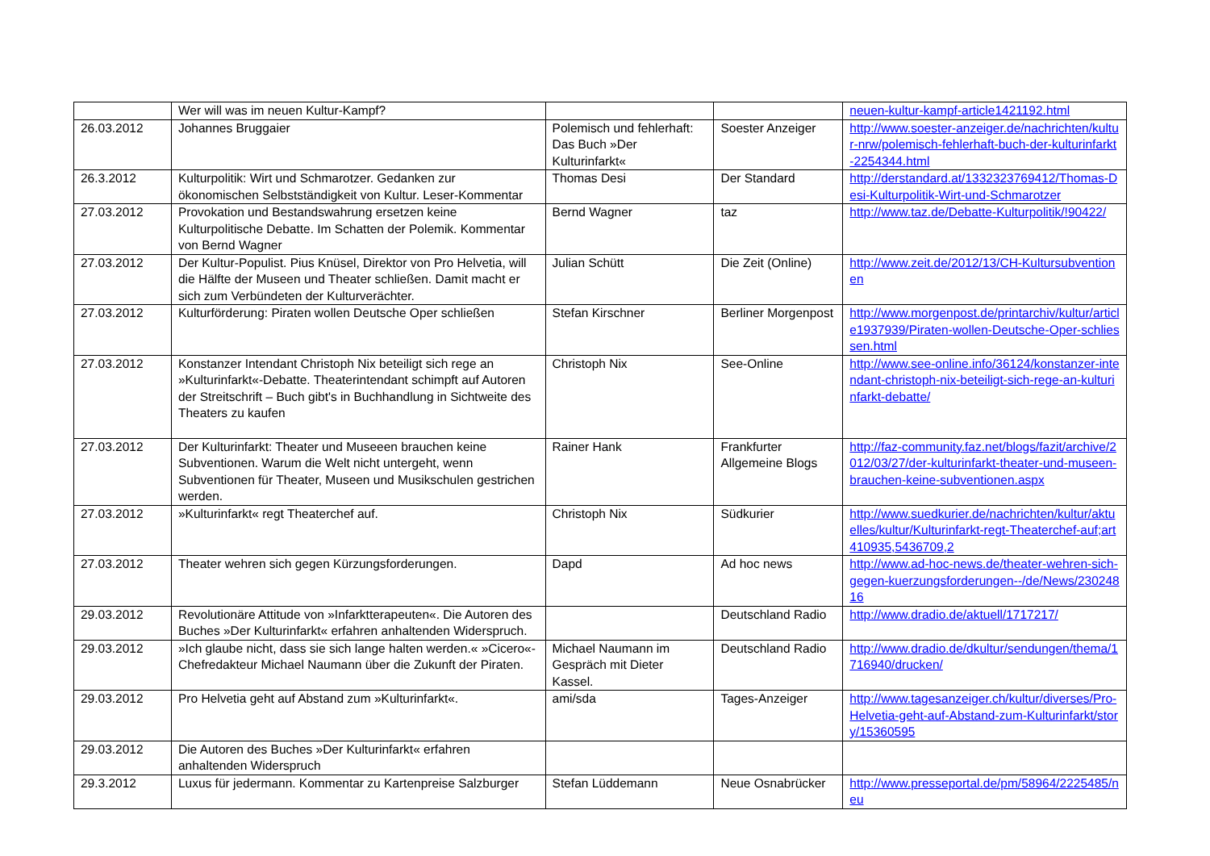| | Wer will was im neuen Kultur-Kampf? | | | neuen-kultur-kampf-article1421192.html |
| 26.03.2012 | Johannes Bruggaier | Polemisch und fehlerhaft: Das Buch »Der Kulturinfarkt« | Soester Anzeiger | http://www.soester-anzeiger.de/nachrichten/kultur-nrw/polemisch-fehlerhaft-buch-der-kulturinfarkt-2254344.html |
| 26.3.2012 | Kulturpolitik: Wirt und Schmarotzer. Gedanken zur ökonomischen Selbstständigkeit von Kultur. Leser-Kommentar | Thomas Desi | Der Standard | http://derstandard.at/1332323769412/Thomas-Desi-Kulturpolitik-Wirt-und-Schmarotzer |
| 27.03.2012 | Provokation und Bestandswahrung ersetzen keine Kulturpolitische Debatte. Im Schatten der Polemik. Kommentar von Bernd Wagner | Bernd Wagner | taz | http://www.taz.de/Debatte-Kulturpolitik/!90422/ |
| 27.03.2012 | Der Kultur-Populist. Pius Knüsel, Direktor von Pro Helvetia, will die Hälfte der Museen und Theater schließen. Damit macht er sich zum Verbündeten der Kulturverächter. | Julian Schütt | Die Zeit (Online) | http://www.zeit.de/2012/13/CH-Kultursubventionen |
| 27.03.2012 | Kulturförderung: Piraten wollen Deutsche Oper schließen | Stefan Kirschner | Berliner Morgenpost | http://www.morgenpost.de/printarchiv/kultur/article1937939/Piraten-wollen-Deutsche-Oper-schliessen.html |
| 27.03.2012 | Konstanzer Intendant Christoph Nix beteiligt sich rege an »Kulturinfarkt«-Debatte. Theaterintendant schimpft auf Autoren der Streitschrift – Buch gibt's in Buchhandlung in Sichtweite des Theaters zu kaufen | Christoph Nix | See-Online | http://www.see-online.info/36124/konstanzer-intendant-christoph-nix-beteiligt-sich-rege-an-kulturinfarkt-debatte/ |
| 27.03.2012 | Der Kulturinfarkt: Theater und Museeen brauchen keine Subventionen. Warum die Welt nicht untergeht, wenn Subventionen für Theater, Museen und Musikschulen gestrichen werden. | Rainer Hank | Frankfurter Allgemeine Blogs | http://faz-community.faz.net/blogs/fazit/archive/2012/03/27/der-kulturinfarkt-theater-und-museen-brauchen-keine-subventionen.aspx |
| 27.03.2012 | »Kulturinfarkt« regt Theaterchef auf. | Christoph Nix | Südkurier | http://www.suedkurier.de/nachrichten/kultur/aktuelles/kultur/Kulturinfarkt-regt-Theaterchef-auf;art410935,5436709,2 |
| 27.03.2012 | Theater wehren sich gegen Kürzungsforderungen. | Dapd | Ad hoc news | http://www.ad-hoc-news.de/theater-wehren-sich-gegen-kuerzungsforderungen--/de/News/23024816 |
| 29.03.2012 | Revolutionäre Attitude von »Infarktterapeuten«. Die Autoren des Buches »Der Kulturinfarkt« erfahren anhaltenden Widerspruch. | | Deutschland Radio | http://www.dradio.de/aktuell/1717217/ |
| 29.03.2012 | »Ich glaube nicht, dass sie sich lange halten werden.« »Cicero«-Chefredakteur Michael Naumann über die Zukunft der Piraten. | Michael Naumann im Gespräch mit Dieter Kassel. | Deutschland Radio | http://www.dradio.de/dkultur/sendungen/thema/1716940/drucken/ |
| 29.03.2012 | Pro Helvetia geht auf Abstand zum »Kulturinfarkt«. | ami/sda | Tages-Anzeiger | http://www.tagesanzeiger.ch/kultur/diverses/Pro-Helvetia-geht-auf-Abstand-zum-Kulturinfarkt/story/15360595 |
| 29.03.2012 | Die Autoren des Buches »Der Kulturinfarkt« erfahren anhaltenden Widerspruch | | | |
| 29.3.2012 | Luxus für jedermann. Kommentar zu Kartenpreise Salzburger | Stefan Lüddemann | Neue Osnabrücker | http://www.presseportal.de/pm/58964/2225485/neu |